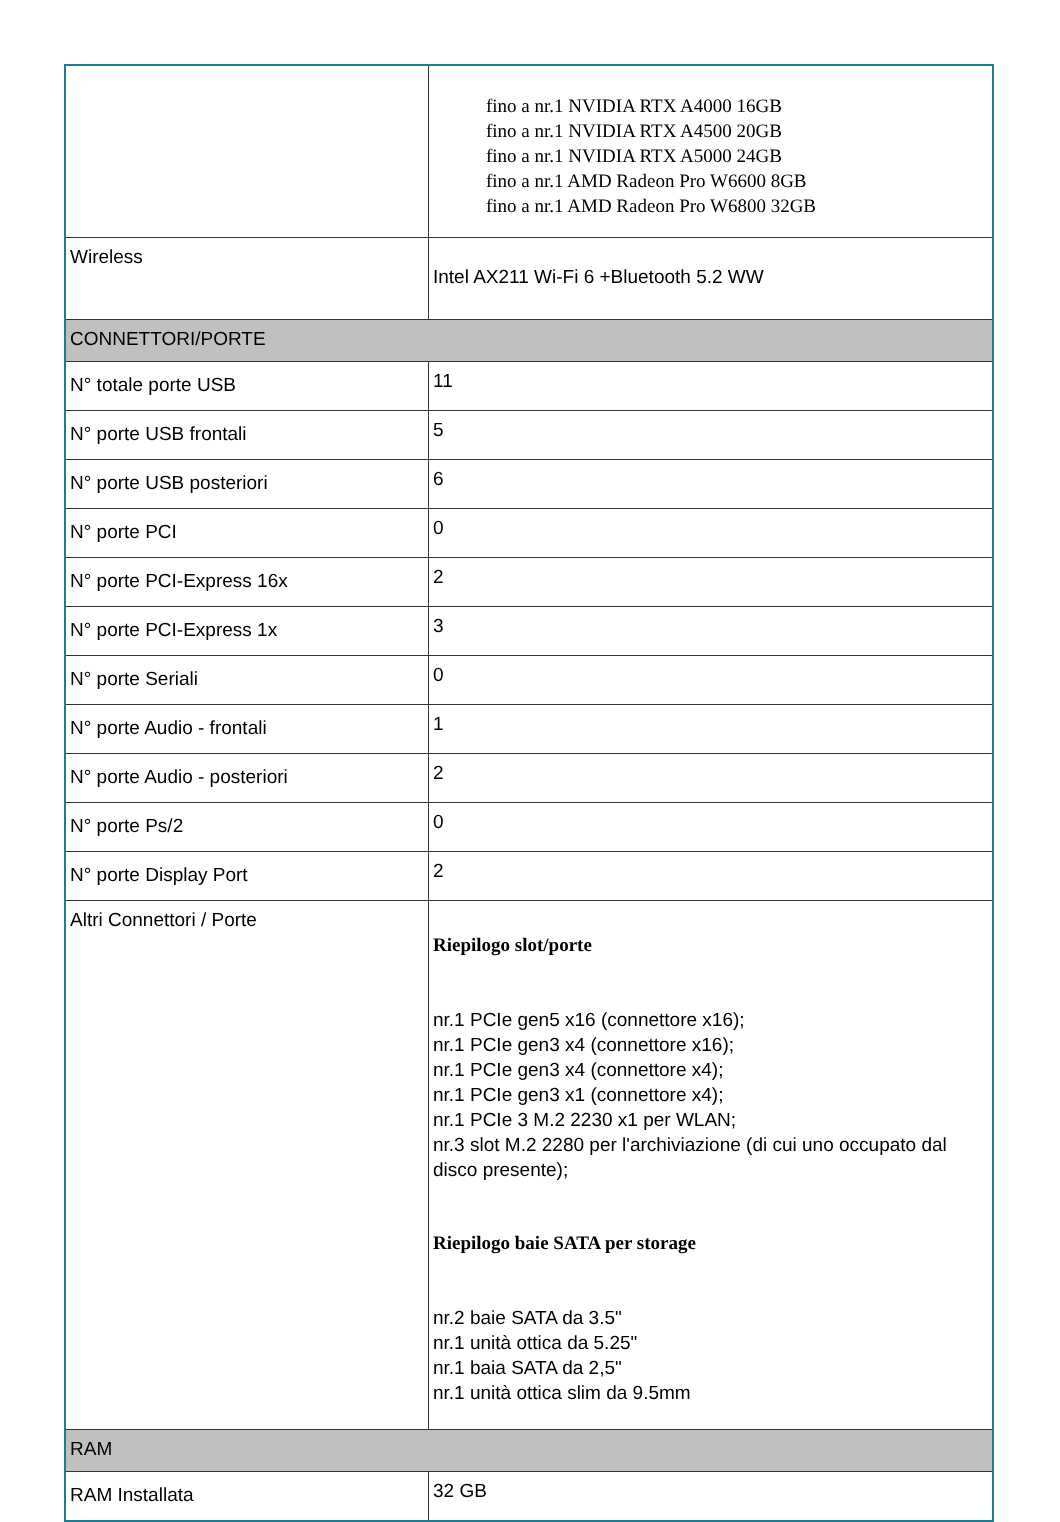| | fino a nr.1 NVIDIA RTX A4000 16GB fino a nr.1 NVIDIA RTX A4500 20GB fino a nr.1 NVIDIA RTX A5000 24GB fino a nr.1 AMD Radeon Pro W6600 8GB fino a nr.1 AMD Radeon Pro W6800 32GB |
| Wireless | Intel AX211 Wi-Fi 6 +Bluetooth 5.2 WW |
| CONNETTORI/PORTE | |
| N° totale porte USB | 11 |
| N° porte USB frontali | 5 |
| N° porte USB posteriori | 6 |
| N° porte PCI | 0 |
| N° porte PCI-Express 16x | 2 |
| N° porte PCI-Express 1x | 3 |
| N° porte Seriali | 0 |
| N° porte Audio - frontali | 1 |
| N° porte Audio - posteriori | 2 |
| N° porte Ps/2 | 0 |
| N° porte Display Port | 2 |
| Altri Connettori / Porte | Riepilogo slot/porte nr.1 PCIe gen5 x16 (connettore x16); nr.1 PCIe gen3 x4 (connettore x16); nr.1 PCIe gen3 x4 (connettore x4); nr.1 PCIe gen3 x1 (connettore x4); nr.1 PCIe 3 M.2 2230 x1 per WLAN; nr.3 slot M.2 2280 per l'archiviazione (di cui uno occupato dal disco presente); Riepilogo baie SATA per storage nr.2 baie SATA da 3.5" nr.1 unità ottica da 5.25" nr.1 baia SATA da 2,5" nr.1 unità ottica slim da 9.5mm |
| RAM | |
| RAM Installata | 32 GB |